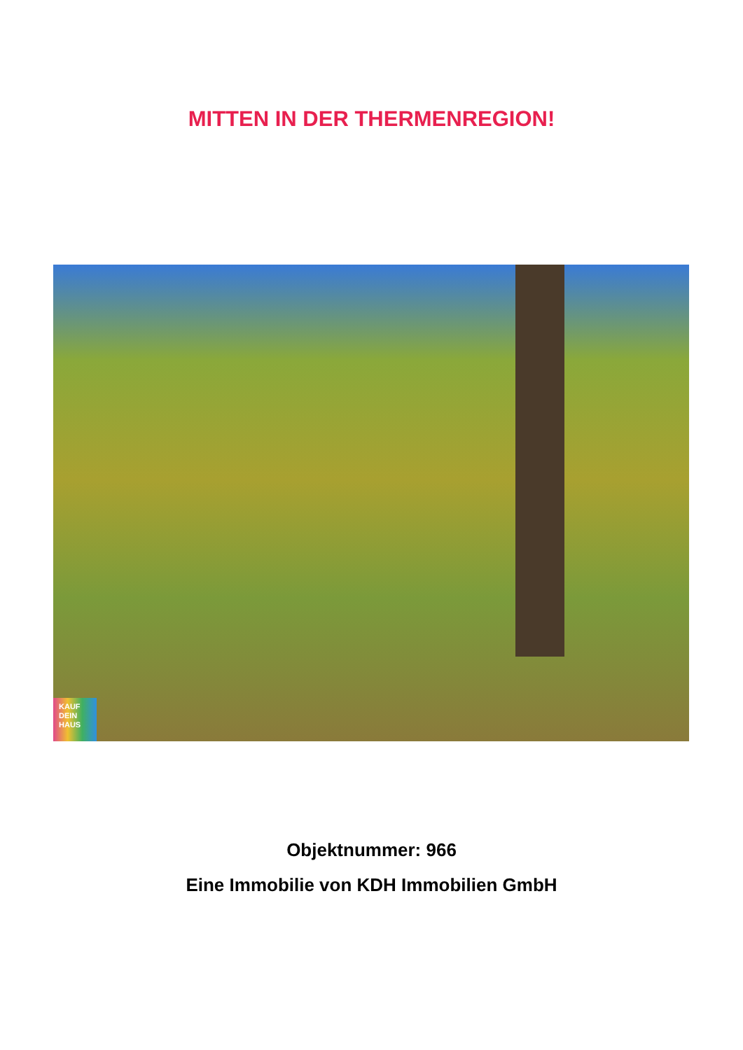MITTEN IN DER THERMENREGION!
KAUF
DEIN
HAUS
Objektnummer: 966
Eine Immobilie von KDH Immobilien GmbH